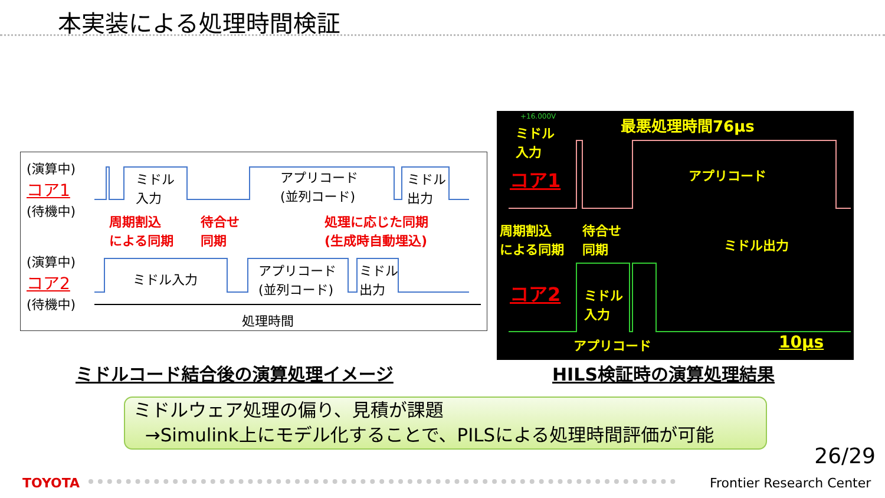本実装による処理時間検証
(演算中)
コア1
(待機中)
(演算中)
コア2
(待機中)
ミドル
入力
アプリコード
(並列コード)
ミドル
出力
周期割込
による同期
待合せ
同期
処理に応じた同期
(生成時自動埋込)
ミドル入力
アプリコード
(並列コード)
ミドル
出力
処理時間
+16.000V 最悪処理時間76μs
ミドル
入力
コア1 アプリコード
周期割込
による同期
待合せ
同期
ミドル出力
コア2
ミドル
入力
アプリコード 10μs
ミドルコード結合後の演算処理イメージ HILS検証時の演算処理結果
ミドルウェア処理の偏り、見積が課題
→Simulink上にモデル化することで、PILSによる処理時間評価が可能
26/29
TOYOTA Frontier Research Center